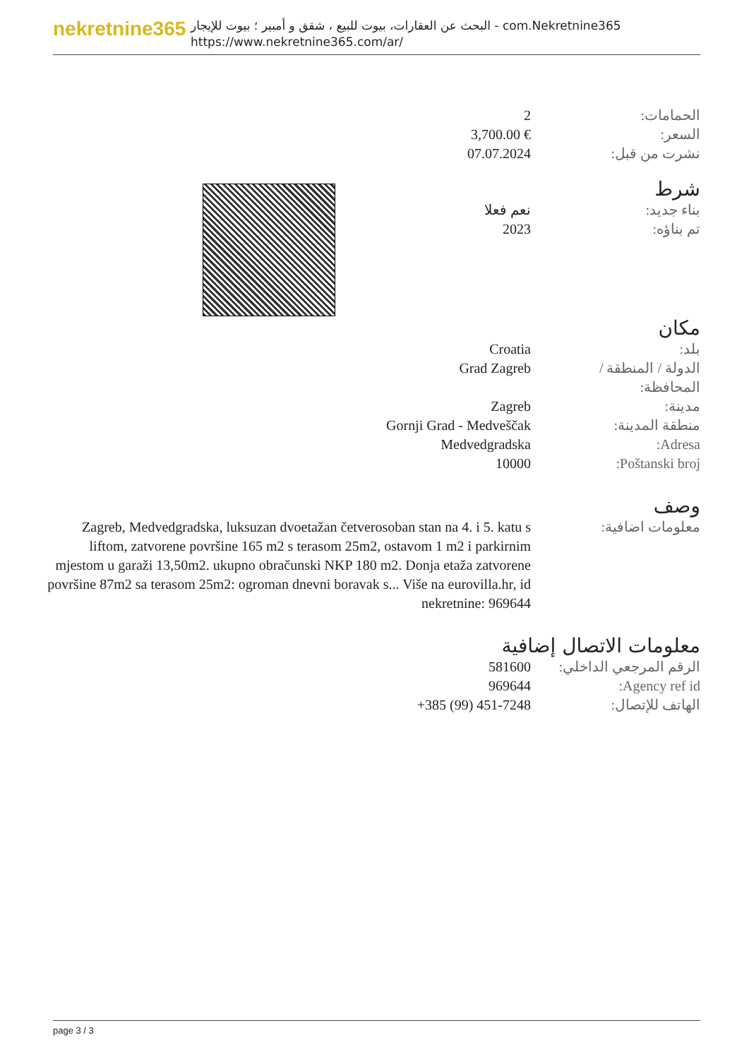nekretnine365
البحث عن العقارات، بيوت للبيع ، شقق و أمبير ؛ بيوت للإيجار - com.Nekretnine365
https://www.nekretnine365.com/ar/
| 2 | الحمامات: |
| 3,700.00 € | السعر: |
| 07.07.2024 | نشرت من قبل: |
شرط
| نعم فعلا | بناء جديد: |
| 2023 | تم بناؤه: |
مكان
| Croatia | بلد: |
| Grad Zagreb | الدولة / المنطقة / المحافظة: |
| Zagreb | مدينة: |
| Gornji Grad - Medveščak | منطقة المدينة: |
| Medvedgradska | Adresa: |
| 10000 | Poštanski broj: |
وصف
| Zagreb, Medvedgradska, luksuzan dvoetažan četverosoban stan na 4. i 5. katu s liftom, zatvorene površine 165 m2 s terasom 25m2, ostavom 1 m2 i parkirnim mjestom u garaži 13,50m2. ukupno obračunski NKP 180 m2. Donja etaža zatvorene površine 87m2 sa terasom 25m2: ogroman dnevni boravak s... Više na eurovilla.hr, id nekretnine: 969644 | معلومات اضافية: |
معلومات الاتصال إضافية
| 581600 | الرقم المرجعي الداخلي: |
| 969644 | Agency ref id: |
| +385 (99) 451-7248 | الهاتف للإتصال: |
page 3 / 3